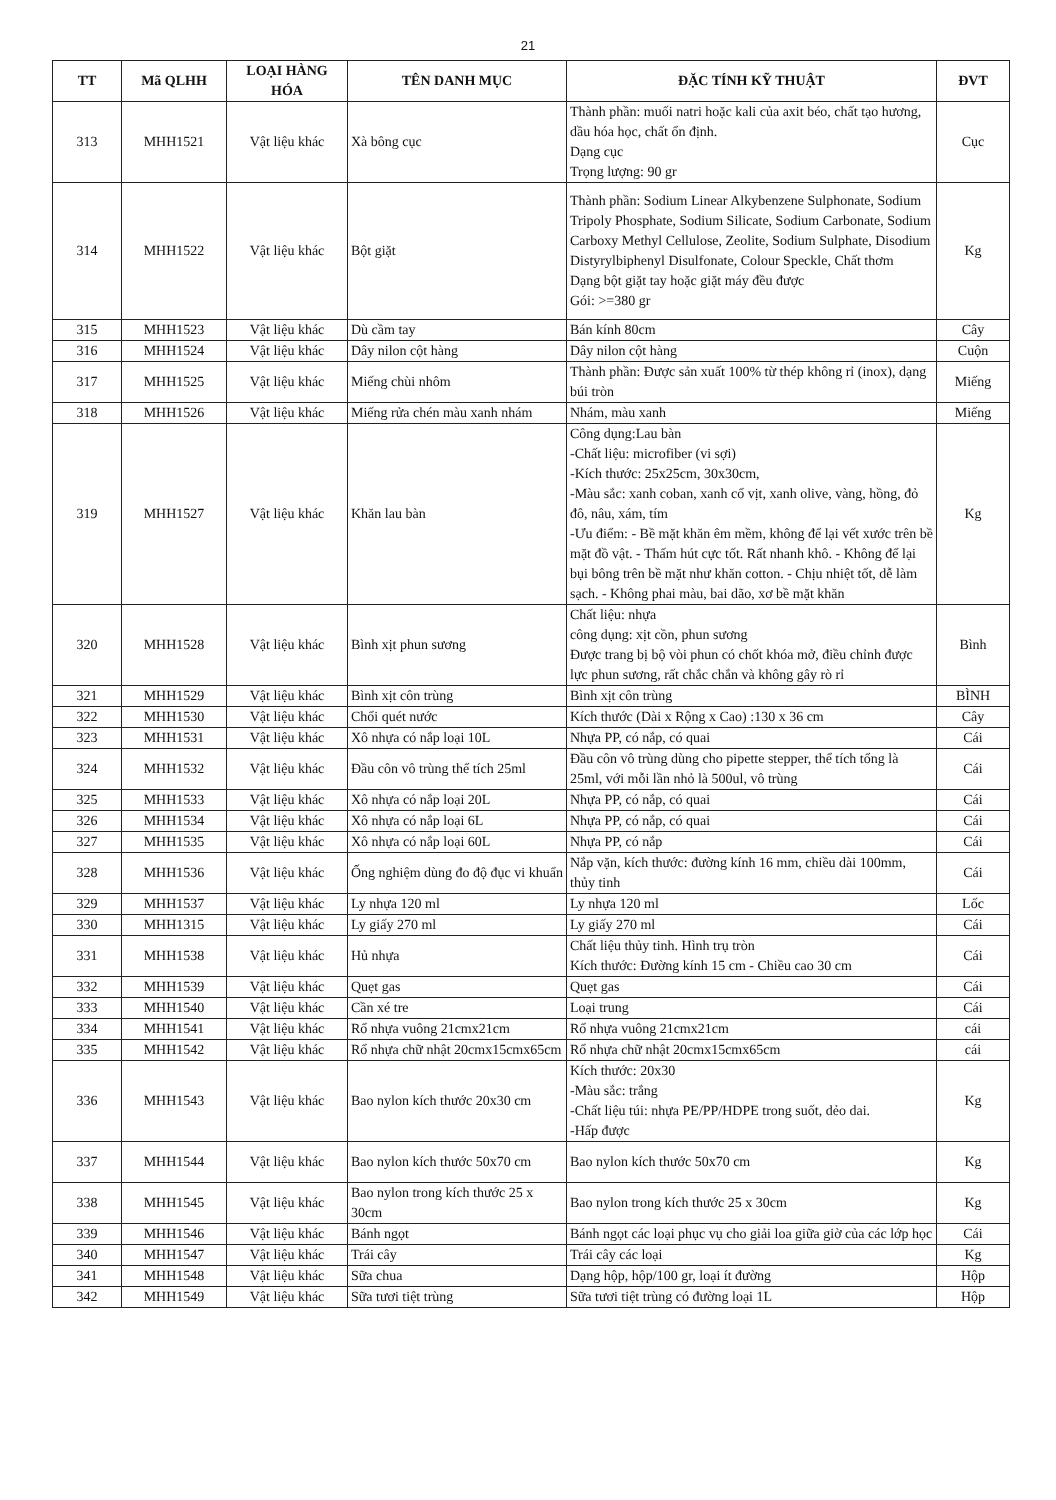21
| TT | Mã QLHH | LOẠI HÀNG HÓA | TÊN DANH MỤC | ĐẶC TÍNH KỸ THUẬT | ĐVT |
| --- | --- | --- | --- | --- | --- |
| 313 | MHH1521 | Vật liệu khác | Xà bông cục | Thành phần: muối natri hoặc kali của axit béo, chất tạo hương, dầu hóa học, chất ổn định. Dạng cục Trọng lượng: 90 gr | Cục |
| 314 | MHH1522 | Vật liệu khác | Bột giặt | Thành phần: Sodium Linear Alkybenzene Sulphonate, Sodium Tripoly Phosphate, Sodium Silicate, Sodium Carbonate, Sodium Carboxy Methyl Cellulose, Zeolite, Sodium Sulphate, Disodium Distyrylbiphenyl Disulfonate, Colour Speckle, Chất thơm Dạng bột giặt tay hoặc giặt máy đều được Gói: >=380 gr | Kg |
| 315 | MHH1523 | Vật liệu khác | Dù cầm tay | Bán kính 80cm | Cây |
| 316 | MHH1524 | Vật liệu khác | Dây nilon cột hàng | Dây nilon cột hàng | Cuộn |
| 317 | MHH1525 | Vật liệu khác | Miếng chùi nhôm | Thành phần: Được sản xuất 100% từ thép không rỉ (inox), dạng búi tròn | Miếng |
| 318 | MHH1526 | Vật liệu khác | Miếng rửa chén màu xanh nhám | Nhám, màu xanh | Miếng |
| 319 | MHH1527 | Vật liệu khác | Khăn lau bàn | Công dụng:Lau bàn -Chất liệu: microfiber (vi sợi) -Kích thước: 25x25cm, 30x30cm, -Màu sắc: xanh coban, xanh cổ vịt, xanh olive, vàng, hồng, đỏ đô, nâu, xám, tím -Ưu điểm: - Bề mặt khăn êm mềm, không để lại vết xước trên bề mặt đồ vật. - Thấm hút cực tốt. Rất nhanh khô. - Không để lại bụi bông trên bề mặt như khăn cotton. - Chịu nhiệt tốt, dễ làm sạch. - Không phai màu, bai dão, xơ bề mặt khăn | Kg |
| 320 | MHH1528 | Vật liệu khác | Bình xịt phun sương | Chất liệu: nhựa công dụng: xịt cồn, phun sương Được trang bị bộ vòi phun có chốt khóa mở, điều chỉnh được lực phun sương, rất chắc chắn và không gây rò rỉ | Bình |
| 321 | MHH1529 | Vật liệu khác | Bình xịt côn trùng | Bình xịt côn trùng | BÌNH |
| 322 | MHH1530 | Vật liệu khác | Chổi quét nước | Kích thước (Dài x Rộng x Cao) :130 x 36 cm | Cây |
| 323 | MHH1531 | Vật liệu khác | Xô nhựa có nắp loại 10L | Nhựa PP, có nắp, có quai | Cái |
| 324 | MHH1532 | Vật liệu khác | Đầu côn vô trùng thể tích 25ml | Đầu côn vô trùng dùng cho pipette stepper, thể tích tổng là 25ml, với mỗi lần nhỏ là 500ul, vô trùng | Cái |
| 325 | MHH1533 | Vật liệu khác | Xô nhựa có nắp loại 20L | Nhựa PP, có nắp, có quai | Cái |
| 326 | MHH1534 | Vật liệu khác | Xô nhựa có nắp loại 6L | Nhựa PP, có nắp, có quai | Cái |
| 327 | MHH1535 | Vật liệu khác | Xô nhựa có nắp loại 60L | Nhựa PP, có nắp | Cái |
| 328 | MHH1536 | Vật liệu khác | Ống nghiệm dùng đo độ đục vi khuẩn | Nắp vặn, kích thước: đường kính 16 mm, chiều dài 100mm, thủy tinh | Cái |
| 329 | MHH1537 | Vật liệu khác | Ly nhựa 120 ml | Ly nhựa 120 ml | Lốc |
| 330 | MHH1315 | Vật liệu khác | Ly giấy 270 ml | Ly giấy 270 ml | Cái |
| 331 | MHH1538 | Vật liệu khác | Hủ nhựa | Chất liệu thủy tinh. Hình trụ tròn Kích thước: Đường kính 15 cm - Chiều cao 30 cm | Cái |
| 332 | MHH1539 | Vật liệu khác | Quẹt gas | Quẹt gas | Cái |
| 333 | MHH1540 | Vật liệu khác | Cần xé tre | Loại trung | Cái |
| 334 | MHH1541 | Vật liệu khác | Rổ nhựa vuông 21cmx21cm | Rổ nhựa vuông 21cmx21cm | cái |
| 335 | MHH1542 | Vật liệu khác | Rổ nhựa chữ nhật 20cmx15cmx65cm | Rổ nhựa chữ nhật 20cmx15cmx65cm | cái |
| 336 | MHH1543 | Vật liệu khác | Bao nylon kích thước 20x30 cm | Kích thước: 20x30 -Màu sắc: trắng -Chất liệu túi: nhựa PE/PP/HDPE trong suốt, dẻo dai. -Hấp được | Kg |
| 337 | MHH1544 | Vật liệu khác | Bao nylon kích thước 50x70 cm | Bao nylon kích thước 50x70 cm | Kg |
| 338 | MHH1545 | Vật liệu khác | Bao nylon trong kích thước 25 x 30cm | Bao nylon trong kích thước 25 x 30cm | Kg |
| 339 | MHH1546 | Vật liệu khác | Bánh ngọt | Bánh ngọt các loại phục vụ cho giải loa giữa giờ của các lớp học | Cái |
| 340 | MHH1547 | Vật liệu khác | Trái cây | Trái cây các loại | Kg |
| 341 | MHH1548 | Vật liệu khác | Sữa chua | Dạng hộp, hộp/100 gr, loại ít đường | Hộp |
| 342 | MHH1549 | Vật liệu khác | Sữa tươi tiệt trùng | Sữa tươi tiệt trùng có đường loại 1L | Hộp |